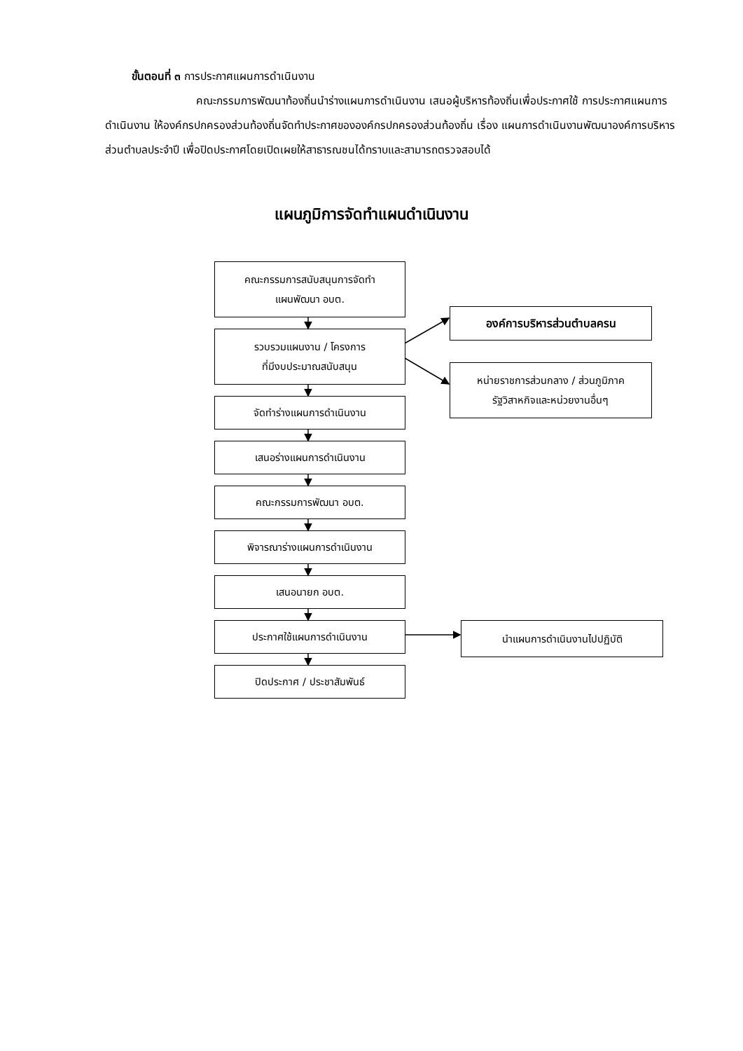ขั้นตอนที่ ๓ การประกาศแผนการดำเนินงาน
คณะกรรมการพัฒนาท้องถิ่นนำร่างแผนการดำเนินงาน เสนอผู้บริหารท้องถิ่นเพื่อประกาศใช้ การประกาศแผนการดำเนินงาน ให้องค์กรปกครองส่วนท้องถิ่นจัดทำประกาศขององค์กรปกครองส่วนท้องถิ่น เรื่อง แผนการดำเนินงานพัฒนาองค์การบริหารส่วนตำบลประจำปี เพื่อปิดประกาศโดยเปิดเผยให้สาธารณชนได้ทราบและสามารถตรวจสอบได้
แผนภูมิการจัดทำแผนดำเนินงาน
คณะกรรมการสนับสนุนการจัดทำ
แผนพัฒนา อบต.
รวบรวมแผนงาน / โครงการ
ที่มีงบประมาณสนับสนุน
จัดทำร่างแผนการดำเนินงาน
เสนอร่างแผนการดำเนินงาน
คณะกรรมการพัฒนา อบต.
พิจารณาร่างแผนการดำเนินงาน
เสนอนายก อบต.
ประกาศใช้แผนการดำเนินงาน
ปิดประกาศ / ประชาสัมพันธ์
องค์การบริหารส่วนตำบลครน
หน่ายราชการส่วนกลาง / ส่วนภูมิภาค
รัฐวิสาหกิจและหน่วยงานอื่นๆ
นำแผนการดำเนินงานไปปฏิบัติ